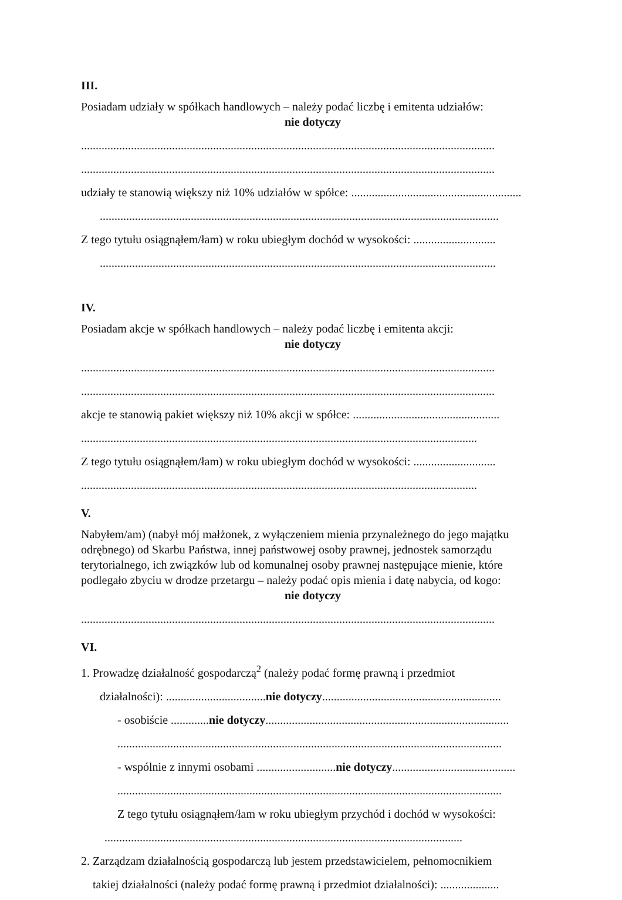III.
Posiadam udziały w spółkach handlowych – należy podać liczbę i emitenta udziałów:
nie dotyczy
.............................................................................................................................................
.............................................................................................................................................
udziały te stanowią większy niż 10% udziałów w spółce: ..........................................................
........................................................................................................................................
Z tego tytułu osiągnąłem/łam) w roku ubiegłym dochód w wysokości: ............................
.......................................................................................................................................
IV.
Posiadam akcje w spółkach handlowych – należy podać liczbę i emitenta akcji:
nie dotyczy
.............................................................................................................................................
.............................................................................................................................................
akcje te stanowią pakiet większy niż 10% akcji w spółce: ..................................................
.......................................................................................................................................
Z tego tytułu osiągnąłem/łam) w roku ubiegłym dochód w wysokości: ............................
.......................................................................................................................................
V.
Nabyłem/am) (nabył mój małżonek, z wyłączeniem mienia przynależnego do jego majątku odrębnego) od Skarbu Państwa, innej państwowej osoby prawnej, jednostek samorządu terytorialnego, ich związków lub od komunalnej osoby prawnej następujące mienie, które podlegało zbyciu w drodze przetargu – należy podać opis mienia i datę nabycia, od kogo:
nie dotyczy
.............................................................................................................................................
VI.
1. Prowadzę działalność gospodarczą<sup>2</sup> (należy podać formę prawną i przedmiot
działalności): ..................................nie dotyczy.............................................................
- osobiście .............nie dotyczy...................................................................................
...................................................................................................................................
- wspólnie z innymi osobami ...........................nie dotyczy..........................................
...................................................................................................................................
Z tego tytułu osiągnąłem/łam w roku ubiegłym przychód i dochód w wysokości:
..........................................................................................................................
2. Zarządzam działalnością gospodarczą lub jestem przedstawicielem, pełnomocnikiem
takiej działalności (należy podać formę prawną i przedmiot działalności): ....................